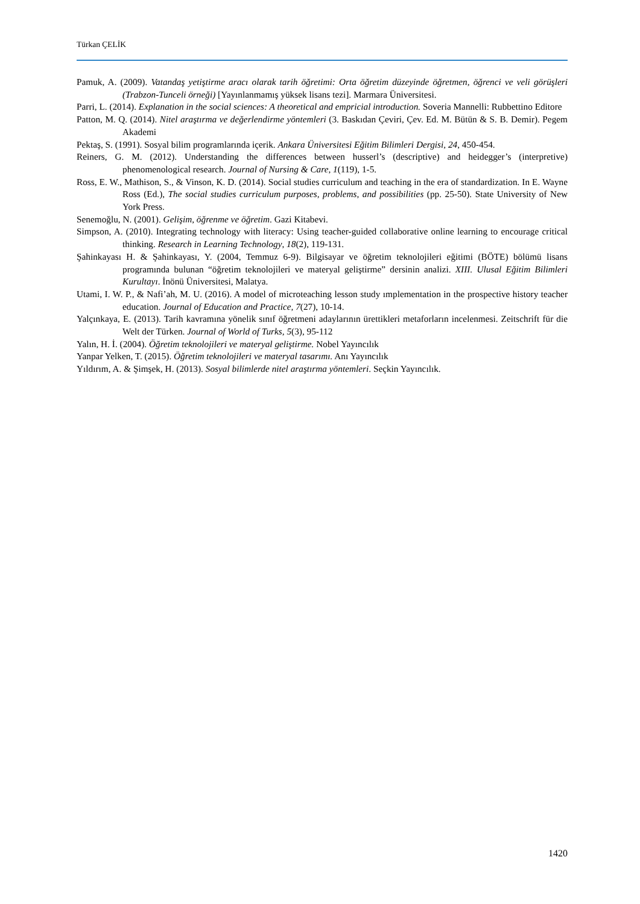Türkan ÇELİK
Pamuk, A. (2009). Vatandaş yetiştirme aracı olarak tarih öğretimi: Orta öğretim düzeyinde öğretmen, öğrenci ve veli görüşleri (Trabzon-Tunceli örneği) [Yayınlanmamış yüksek lisans tezi]. Marmara Üniversitesi.
Parri, L. (2014). Explanation in the social sciences: A theoretical and empricial introduction. Soveria Mannelli: Rubbettino Editore
Patton, M. Q. (2014). Nitel araştırma ve değerlendirme yöntemleri (3. Baskıdan Çeviri, Çev. Ed. M. Bütün & S. B. Demir). Pegem Akademi
Pektaş, S. (1991). Sosyal bilim programlarında içerik. Ankara Üniversitesi Eğitim Bilimleri Dergisi, 24, 450-454.
Reiners, G. M. (2012). Understanding the differences between husserl’s (descriptive) and heidegger’s (interpretive) phenomenological research. Journal of Nursing & Care, 1(119), 1-5.
Ross, E. W., Mathison, S., & Vinson, K. D. (2014). Social studies curriculum and teaching in the era of standardization. In E. Wayne Ross (Ed.), The social studies curriculum purposes, problems, and possibilities (pp. 25-50). State University of New York Press.
Senemoğlu, N. (2001). Gelişim, öğrenme ve öğretim. Gazi Kitabevi.
Simpson, A. (2010). Integrating technology with literacy: Using teacher-guided collaborative online learning to encourage critical thinking. Research in Learning Technology, 18(2), 119-131.
Şahinkayası H. & Şahinkayası, Y. (2004, Temmuz 6-9). Bilgisayar ve öğretim teknolojileri eğitimi (BÖTE) bölümü lisans programında bulunan “öğretim teknolojileri ve materyal geliştirme” dersinin analizi. XIII. Ulusal Eğitim Bilimleri Kurultayı. İnönü Üniversitesi, Malatya.
Utami, I. W. P., & Nafi’ah, M. U. (2016). A model of microteaching lesson study ımplementation in the prospective history teacher education. Journal of Education and Practice, 7(27), 10-14.
Yalçınkaya, E. (2013). Tarih kavramına yönelik sınıf öğretmeni adaylarının ürettikleri metaforların incelenmesi. Zeitschrift für die Welt der Türken. Journal of World of Turks, 5(3), 95-112
Yalın, H. İ. (2004). Öğretim teknolojileri ve materyal geliştirme. Nobel Yayıncılık
Yanpar Yelken, T. (2015). Öğretim teknolojileri ve materyal tasarımı. Anı Yayıncılık
Yıldırım, A. & Şimşek, H. (2013). Sosyal bilimlerde nitel araştırma yöntemleri. Seçkin Yayıncılık.
1420